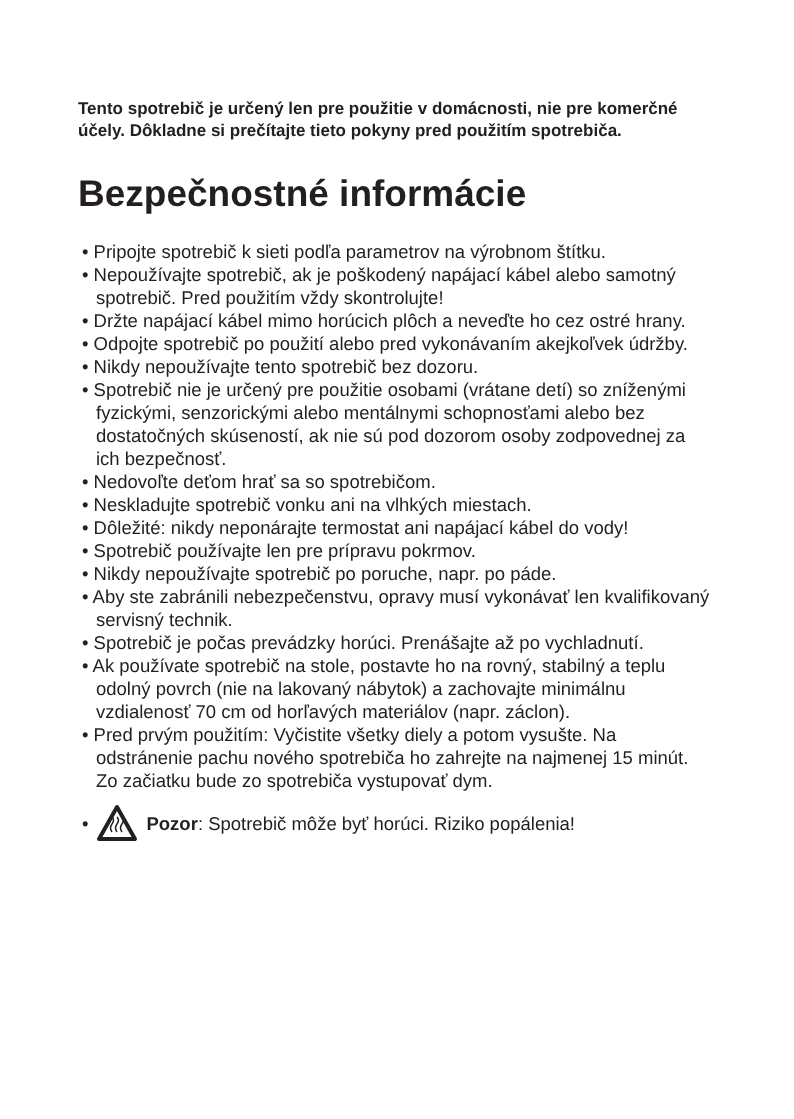Tento spotrebič je určený len pre použitie v domácnosti, nie pre komerčné účely. Dôkladne si prečítajte tieto pokyny pred použitím spotrebiča.
Bezpečnostné informácie
• Pripojte spotrebič k sieti podľa parametrov na výrobnom štítku.
• Nepoužívajte spotrebič, ak je poškodený napájací kábel alebo samotný spotrebič. Pred použitím vždy skontrolujte!
• Držte napájací kábel mimo horúcich plôch a neveďte ho cez ostré hrany.
• Odpojte spotrebič po použití alebo pred vykonávaním akejkoľvek údržby.
• Nikdy nepoužívajte tento spotrebič bez dozoru.
• Spotrebič nie je určený pre použitie osobami (vrátane detí) so zníženými fyzickými, senzorickými alebo mentálnymi schopnosťami alebo bez dostatočných skúseností, ak nie sú pod dozorom osoby zodpovednej za ich bezpečnosť.
• Nedovoľte deťom hrať sa so spotrebičom.
• Neskladujte spotrebič vonku ani na vlhkých miestach.
• Dôležité: nikdy neponárajte termostat ani napájací kábel do vody!
• Spotrebič používajte len pre prípravu pokrmov.
• Nikdy nepoužívajte spotrebič po poruche, napr. po páde.
• Aby ste zabránili nebezpečenstvu, opravy musí vykonávať len kvalifikovaný servisný technik.
• Spotrebič je počas prevádzky horúci. Prenášajte až po vychladnutí.
• Ak používate spotrebič na stole, postavte ho na rovný, stabilný a teplu odolný povrch (nie na lakovaný nábytok) a zachovajte minimálnu vzdialenosť 70 cm od horľavých materiálov (napr. záclon).
• Pred prvým použitím: Vyčistite všetky diely a potom vysušte. Na odstránenie pachu nového spotrebiča ho zahrejte na najmenej 15 minút. Zo začiatku bude zo spotrebiča vystupovať dym.
• Pozor: Spotrebič môže byť horúci. Riziko popálenia!